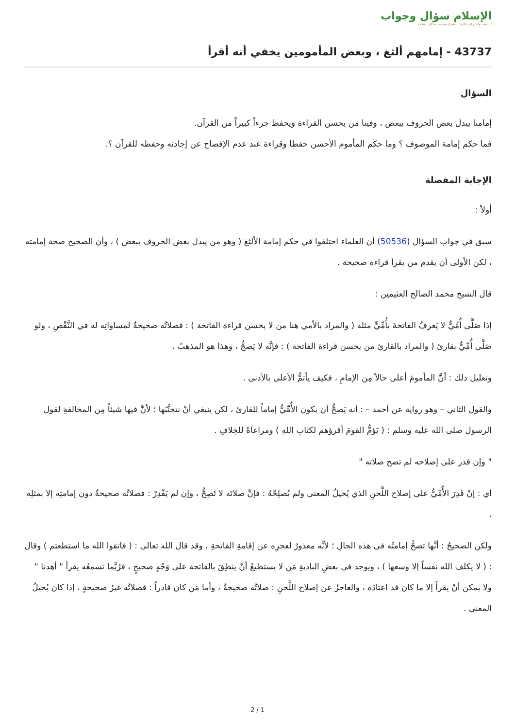الإسلام سؤال وجواب
أسسه وأشرف عليه: الشيخ محمد صالح المنجد
43737 - إمامهم ألثغ ، وبعض المأمومين يخفي أنه أقرأ
السؤال
إمامنا يبدل بعض الحروف ببعض ، وفينا من يحسن القراءة ويحفظ جزءاً كبيراً من القرآن.
فما حكم إمامة الموصوف ؟ وما حكم المأموم الأحسن حفظا وقراءة عند عدم الإفصاح عن إجادته وحفظه للقرآن ؟.
الإجابة المفصلة
أولاً :
سبق في جواب السؤال (50536) أن العلماء اختلفوا في حكم إمامة الألثغ ( وهو من يبدل بعض الحروف ببعض ) ، وأن الصحيح صحة إمامته ، لكن الأولى أن يقدم من يقرأ قراءة صحيحة .
قال الشيخ محمد الصالح العثيمين :
إذا صَلَّى أُمِّيٌّ لا يَعرفُ الفاتحةَ بأُمِّيٍّ مثله ( والمراد بالأمي هنا من لا يحسن قراءة الفاتحة ) : فصلاتُه صحيحةٌ لمساواتِه له في النَّقْصِ ، ولو صَلَّى أُمِّيٌّ بقارئ ( والمراد بالقارئ من يحسن قراءة الفاتحة ) : فإنَّه لا يَصحُّ ، وهذا هو المذهبُ .
وتعليل ذلك : أنَّ المأمومَ أعلى حالاً مِن الإمامِ ، فكيف يأتمُّ الأعلى بالأدنى .
والقول الثاني – وهو رواية عن أحمد – : أنه يَصحُّ أن يكون الأُمِّيُّ إماماً للقارئ ، لكن ينبغي أنْ نتجنَّبَها ؛ لأنَّ فيها شيئاً مِن المخالفةِ لقول الرسول صلى الله عليه وسلم : ( يَؤمُّ القومَ أقرؤهم لكتابِ اللهِ ) ومراعاةً للخِلافِ .
" وإن قدر على إصلاحه لم تصح صلاته "
أي : إنْ قَدِرَ الأُمِّيُّ على إصلاح اللَّحنِ الذي يُحيلُ المعنى ولم يُصلِحْهُ : فإنَّ صلاتَه لا تَصِحُّ ، وإن لم يَقْدِرْ : فصلاتُه صحيحةٌ دون إمامتِه إلا بمثلِه .
ولكن الصحيحُ : أنَّها تصحُّ إمامتُه في هذه الحالِ ؛ لأنَّه معذورٌ لعجزِه عن إقامةِ الفاتحةِ ، وقد قال الله تعالى : ( فاتقوا الله ما استطعتم ) وقال : ( لا يكلف الله نفساً إلا وسعها ) ، ويوجد في بعضِ الباديةِ مَن لا يستطيعُ أنْ ينطِقَ بالفاتحة على وَجْهٍ صحيحٍ ، فرُبَّما تسمعُه يقرأ " أهدنا " ولا يمكن أنْ يقرأَ إلا ما كان قد اعتادَه ، والعاجزُ عن إصلاح اللَّحنِ : صلاتُه صحيحةٌ ، وأما مَن كان قادراً : فصلاتُه غيرُ صحيحةٍ ، إذا كان يُحيلُ المعنى .
2 / 1